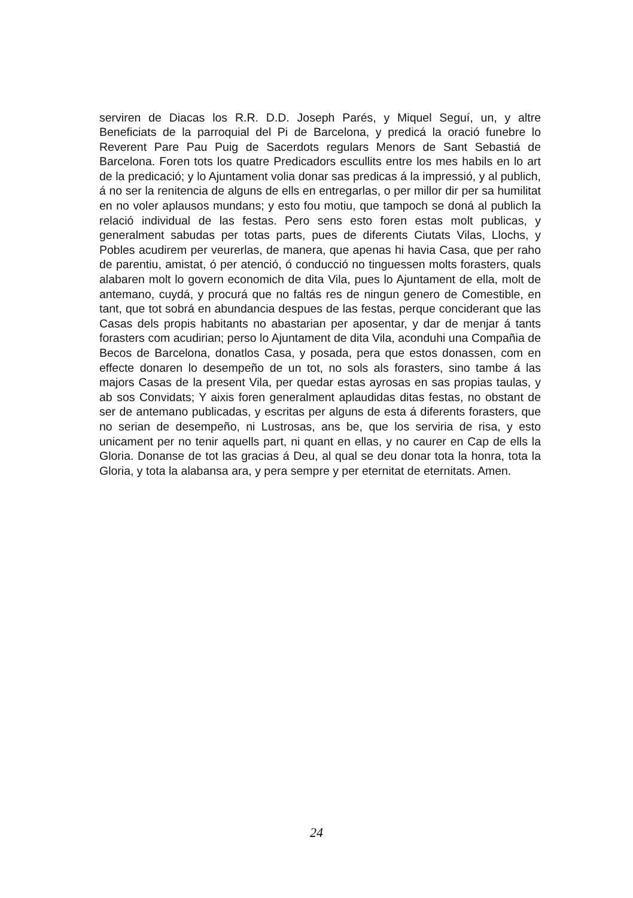serviren de Diacas los R.R. D.D. Joseph Parés, y Miquel Seguí, un, y altre Beneficiats de la parroquial del Pi de Barcelona, y predicá la oració funebre lo Reverent Pare Pau Puig de Sacerdots regulars Menors de Sant Sebastiá de Barcelona. Foren tots los quatre Predicadors escullits entre los mes habils en lo art de la predicació; y lo Ajuntament volia donar sas predicas á la impressió, y al publich, á no ser la renitencia de alguns de ells en entregarlas, o per millor dir per sa humilitat en no voler aplausos mundans; y esto fou motiu, que tampoch se doná al publich la relació individual de las festas. Pero sens esto foren estas molt publicas, y generalment sabudas per totas parts, pues de diferents Ciutats Vilas, Llochs, y Pobles acudirem per veurerlas, de manera, que apenas hi havia Casa, que per raho de parentiu, amistat, ó per atenció, ó conducció no tinguessen molts forasters, quals alabaren molt lo govern economich de dita Vila, pues lo Ajuntament de ella, molt de antemano, cuydá, y procurá que no faltás res de ningun genero de Comestible, en tant, que tot sobrá en abundancia despues de las festas, perque conciderant que las Casas dels propis habitants no abastarian per aposentar, y dar de menjar á tants forasters com acudirian; perso lo Ajuntament de dita Vila, aconduhi una Compañia de Becos de Barcelona, donatlos Casa, y posada, pera que estos donassen, com en effecte donaren lo desempeño de un tot, no sols als forasters, sino tambe á las majors Casas de la present Vila, per quedar estas ayrosas en sas propias taulas, y ab sos Convidats; Y aixis foren generalment aplaudidas ditas festas, no obstant de ser de antemano publicadas, y escritas per alguns de esta á diferents forasters, que no serian de desempeño, ni Lustrosas, ans be, que los serviria de risa, y esto unicament per no tenir aquells part, ni quant en ellas, y no caurer en Cap de ells la Gloria. Donanse de tot las gracias á Deu, al qual se deu donar tota la honra, tota la Gloria, y tota la alabansa ara, y pera sempre y per eternitat de eternitats. Amen.
24